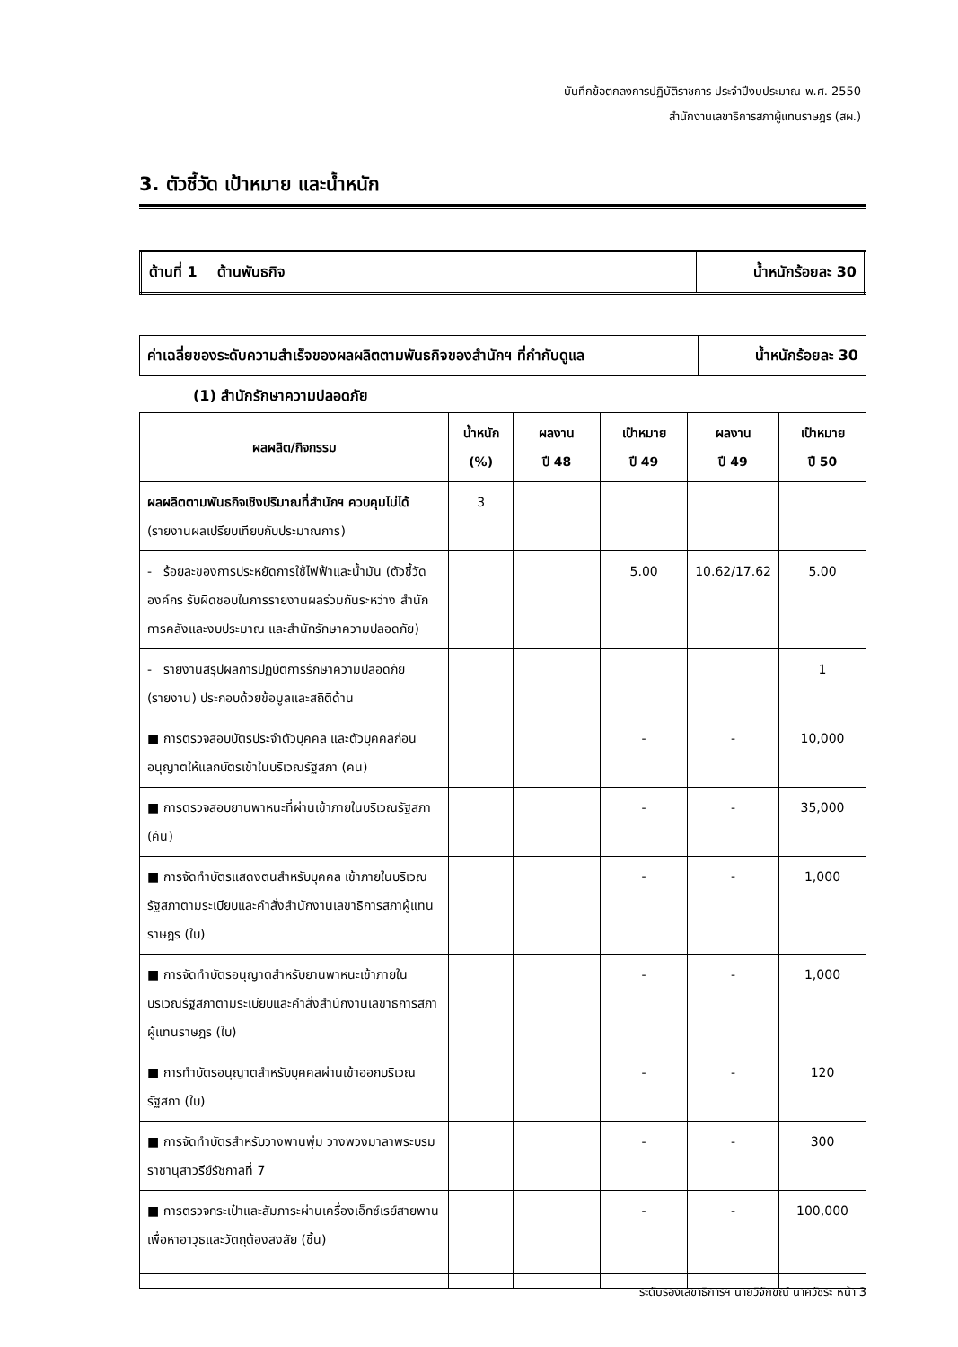บันทึกข้อตกลงการปฏิบัติราชการ ประจำปีงบประมาณ พ.ศ. 2550
สำนักงานเลขาธิการสภาผู้แทนราษฎร (สผ.)
3. ตัวชี้วัด เป้าหมาย และน้ำหนัก
| ด้านที่ 1 ด้านพันธกิจ | น้ำหนักร้อยละ 30 |
| ค่าเฉลี่ยของระดับความสำเร็จของผลผลิตตามพันธกิจของสำนักฯ ที่กำกับดูแล | น้ำหนักร้อยละ 30 |
(1) สำนักรักษาความปลอดภัย
| ผลผลิต/กิจกรรม | น้ำหนัก (%) | ผลงาน ปี 48 | เป้าหมาย ปี 49 | ผลงาน ปี 49 | เป้าหมาย ปี 50 |
| --- | --- | --- | --- | --- | --- |
| ผลผลิตตามพันธกิจเชิงปริมาณที่สำนักฯ ควบคุมไม่ได้ (รายงานผลเปรียบเทียบกับประมาณการ) | 3 | | | | |
| - ร้อยละของการประหยัดการใช้ไฟฟ้าและน้ำมัน (ตัวชี้วัดองค์กร รับผิดชอบในการรายงานผลร่วมกันระหว่าง สำนักการคลังและงบประมาณ และสำนักรักษาความปลอดภัย) | | | 5.00 | 10.62/17.62 | 5.00 |
| - รายงานสรุปผลการปฏิบัติการรักษาความปลอดภัย (รายงาน) ประกอบด้วยข้อมูลและสถิติด้าน | | | | | 1 |
| ■ การตรวจสอบบัตรประจำตัวบุคคล และตัวบุคคลก่อนอนุญาตให้แลกบัตรเข้าในบริเวณรัฐสภา (คน) | | | - | - | 10,000 |
| ■ การตรวจสอบยานพาหนะที่ผ่านเข้าภายในบริเวณรัฐสภา (คัน) | | | - | - | 35,000 |
| ■ การจัดทำบัตรแสดงตนสำหรับบุคคล เข้าภายในบริเวณรัฐสภาตามระเบียบและคำสั่งสำนักงานเลขาธิการสภาผู้แทนราษฎร (ใบ) | | | - | - | 1,000 |
| ■ การจัดทำบัตรอนุญาตสำหรับยานพาหนะเข้าภายในบริเวณรัฐสภาตามระเบียบและคำสั่งสำนักงานเลขาธิการสภาผู้แทนราษฎร (ใบ) | | | - | - | 1,000 |
| ■ การทำบัตรอนุญาตสำหรับบุคคลผ่านเข้าออกบริเวณรัฐสภา (ใบ) | | | - | - | 120 |
| ■ การจัดทำบัตรสำหรับวางพานพุ่ม วางพวงมาลาพระบรมราชานุสาวรีย์รัชกาลที่ 7 | | | - | - | 300 |
| ■ การตรวจกระเป๋าและสัมภาระผ่านเครื่องเอ็กซ์เรย์สายพาน เพื่อหาอาวุธและวัตถุต้องสงสัย (ชิ้น) | | | - | - | 100,000 |
ระดับรองเลขาธิการฯ นายวิจักขณ์ นาควัชระ หน้า 3